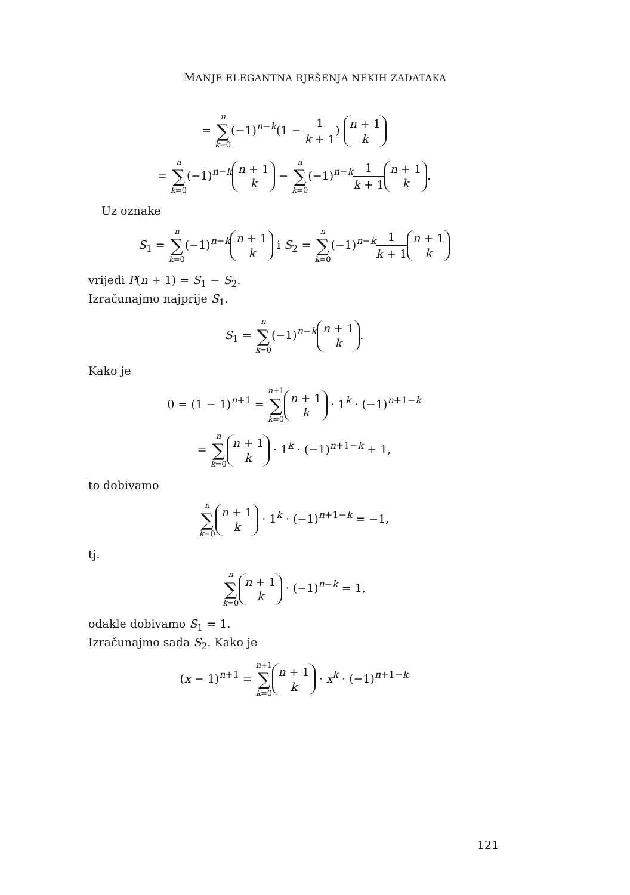MANJE ELEGANTNA RJEŠENJA NEKIH ZADATAKA
= n ∑ k=0(−1)<sup>n−k</sup>(1 − 1 k + 1) n + 1 k
= n ∑ k=0(−1)<sup>n−k</sup> n + 1 k − n ∑ k=0(−1)<sup>n−k</sup>1 k + 1 n + 1 k.
Uz oznake
S<sub>1</sub> = n ∑ k=0(−1)<sup>n−k</sup> n + 1 k i S<sub>2</sub> = n ∑ k=0(−1)<sup>n−k</sup>1 k + 1 n + 1 k
vrijedi P(n + 1) = S<sub>1</sub> − S<sub>2</sub>.
Izračunajmo najprije S<sub>1</sub>.
S<sub>1</sub> = n ∑ k=0(−1)<sup>n−k</sup> n + 1 k.
Kako je
0 = (1 − 1)<sup>n+1</sup> = n+1 ∑ k=0 n + 1 k · 1<sup>k</sup> · (−1)<sup>n+1−k</sup>
= n ∑ k=0 n + 1 k · 1<sup>k</sup> · (−1)<sup>n+1−k</sup> + 1,
to dobivamo
n ∑ k=0 n + 1 k · 1<sup>k</sup> · (−1)<sup>n+1−k</sup> = −1,
tj.
n ∑ k=0 n + 1 k · (−1)<sup>n−k</sup> = 1,
odakle dobivamo S<sub>1</sub> = 1.
Izračunajmo sada S<sub>2</sub>. Kako je
(x − 1)<sup>n+1</sup> = n+1 ∑ k=0 n + 1 k · x<sup>k</sup> · (−1)<sup>n+1−k</sup>
121